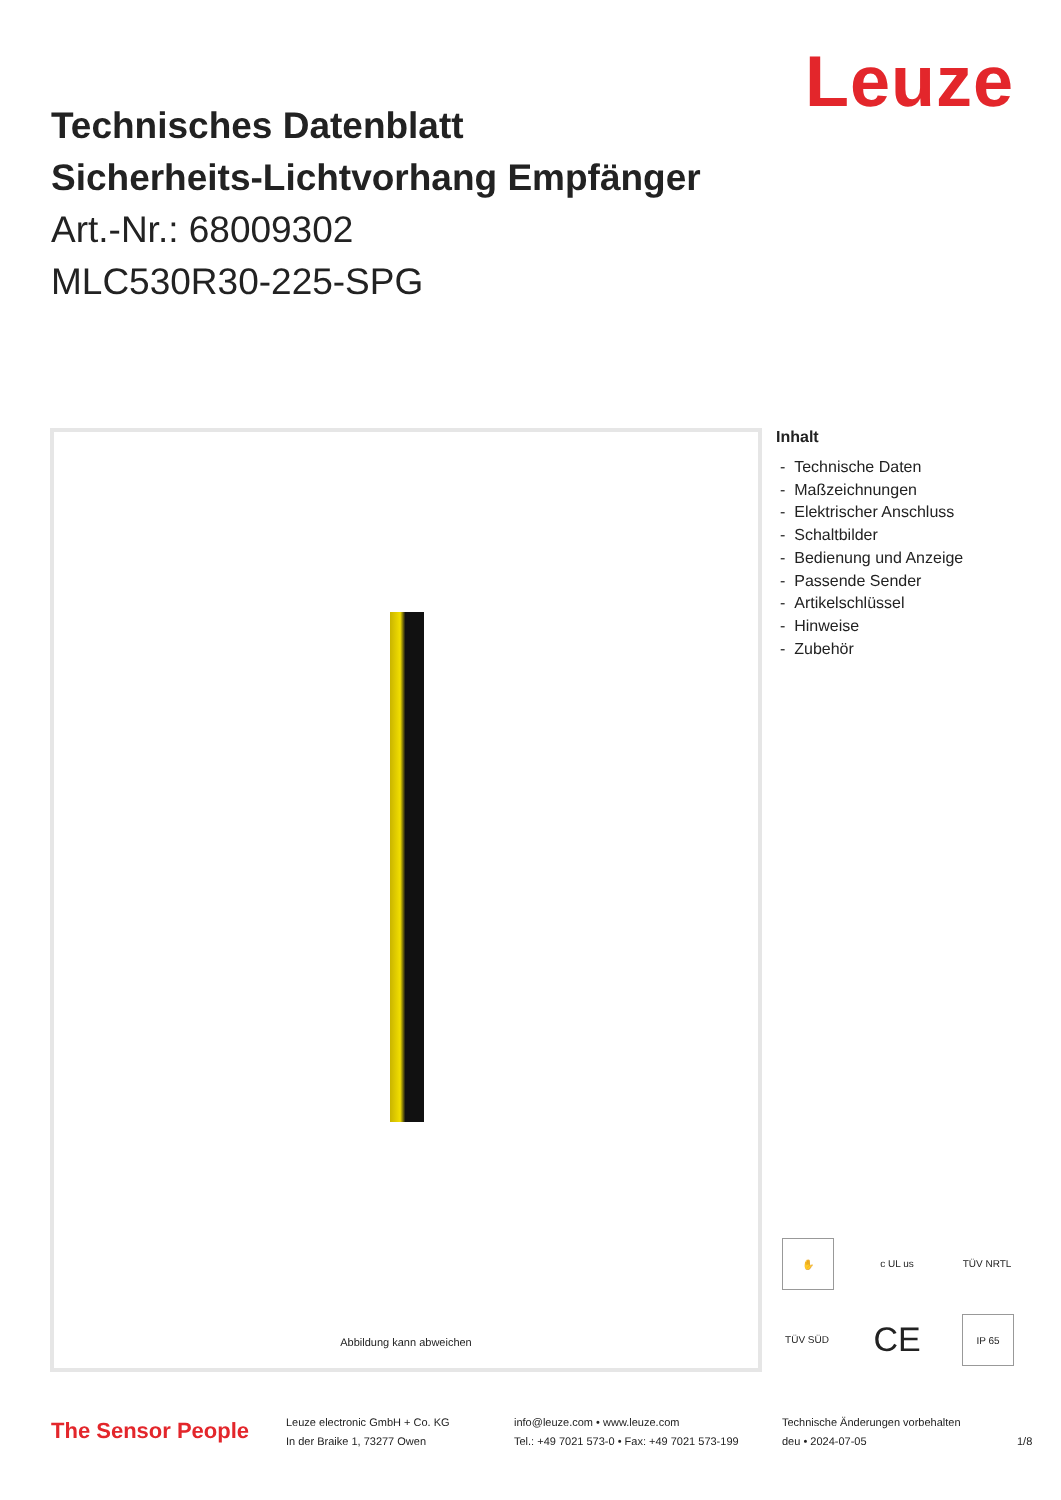Leuze
Technisches Datenblatt
Sicherheits-Lichtvorhang Empfänger
Art.-Nr.: 68009302
MLC530R30-225-SPG
Abbildung kann abweichen
Inhalt
- Technische Daten
- Maßzeichnungen
- Elektrischer Anschluss
- Schaltbilder
- Bedienung und Anzeige
- Passende Sender
- Artikelschlüssel
- Hinweise
- Zubehör
✋
c UL us
TÜV NRTL
TÜV SÜD
CE
IP 65
The Sensor People
Leuze electronic GmbH + Co. KG
In der Braike 1, 73277 Owen
info@leuze.com • www.leuze.com
Tel.: +49 7021 573-0 • Fax: +49 7021 573-199
Technische Änderungen vorbehalten
deu • 2024-07-05
1/8